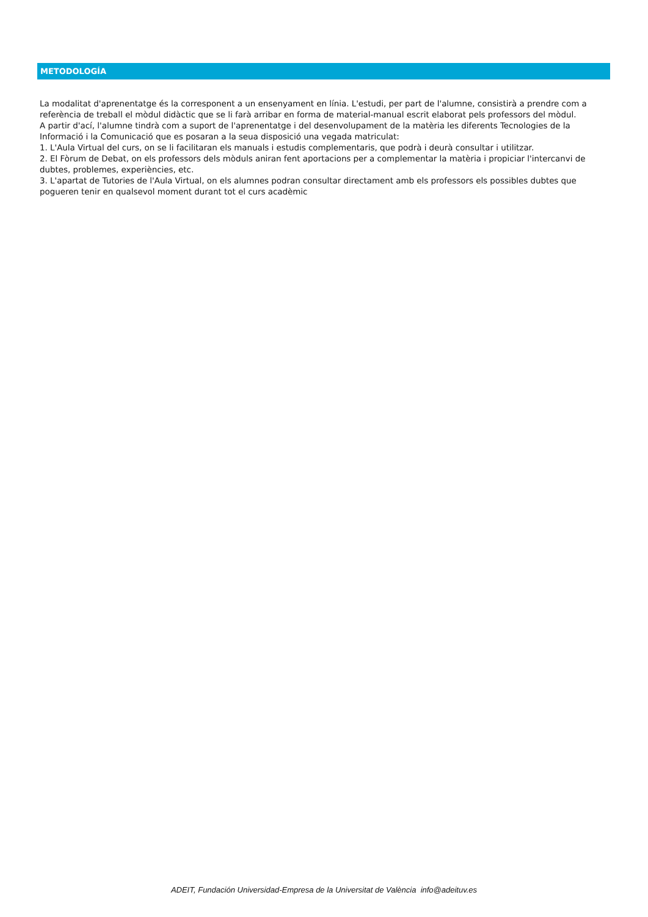METODOLOGÍA
La modalitat d'aprenentatge és la corresponent a un ensenyament en línia. L'estudi, per part de l'alumne, consistirà a prendre com a referència de treball el mòdul didàctic que se li farà arribar en forma de material-manual escrit elaborat pels professors del mòdul.
A partir d'ací, l'alumne tindrà com a suport de l'aprenentatge i del desenvolupament de la matèria les diferents Tecnologies de la Informació i la Comunicació que es posaran a la seua disposició una vegada matriculat:
1. L'Aula Virtual del curs, on se li facilitaran els manuals i estudis complementaris, que podrà i deurà consultar i utilitzar.
2. El Fòrum de Debat, on els professors dels mòduls aniran fent aportacions per a complementar la matèria i propiciar l'intercanvi de dubtes, problemes, experiències, etc.
3. L'apartat de Tutories de l'Aula Virtual, on els alumnes podran consultar directament amb els professors els possibles dubtes que pogueren tenir en qualsevol moment durant tot el curs acadèmic
ADEIT, Fundación Universidad-Empresa de la Universitat de València info@adeituv.es